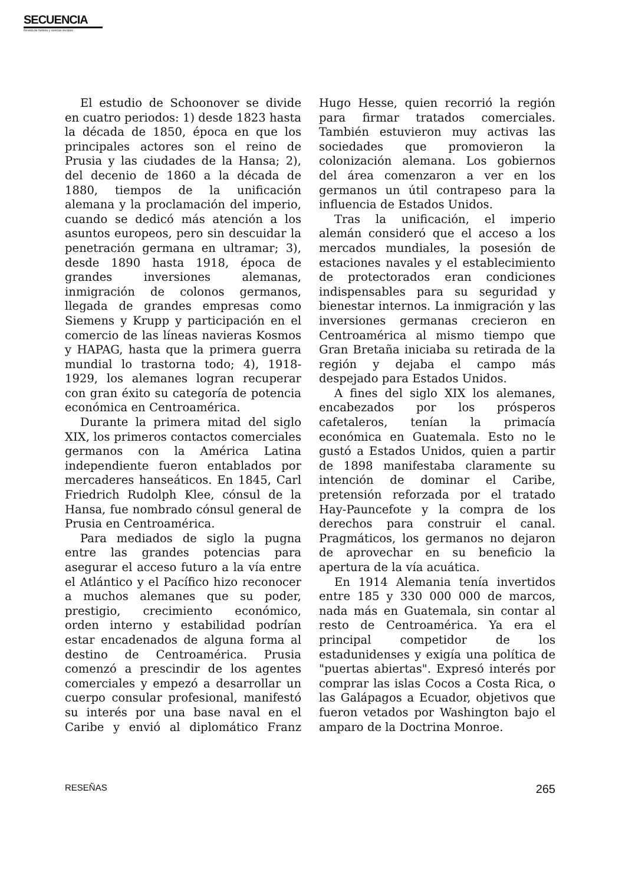SECUENCIA
Revista de historia y ciencias sociales
El estudio de Schoonover se divide en cuatro periodos: 1) desde 1823 hasta la década de 1850, época en que los principales actores son el reino de Prusia y las ciudades de la Hansa; 2), del decenio de 1860 a la década de 1880, tiempos de la unificación alemana y la proclamación del imperio, cuando se dedicó más atención a los asuntos europeos, pero sin descuidar la penetración germana en ultramar; 3), desde 1890 hasta 1918, época de grandes inversiones alemanas, inmigración de colonos germanos, llegada de grandes empresas como Siemens y Krupp y participación en el comercio de las líneas navieras Kosmos y HAPAG, hasta que la primera guerra mundial lo trastorna todo; 4), 1918-1929, los alemanes logran recuperar con gran éxito su categoría de potencia económica en Centroamérica.
Durante la primera mitad del siglo XIX, los primeros contactos comerciales germanos con la América Latina independiente fueron entablados por mercaderes hanseáticos. En 1845, Carl Friedrich Rudolph Klee, cónsul de la Hansa, fue nombrado cónsul general de Prusia en Centroamérica.
Para mediados de siglo la pugna entre las grandes potencias para asegurar el acceso futuro a la vía entre el Atlántico y el Pacífico hizo reconocer a muchos alemanes que su poder, prestigio, crecimiento económico, orden interno y estabilidad podrían estar encadenados de alguna forma al destino de Centroamérica. Prusia comenzó a prescindir de los agentes comerciales y empezó a desarrollar un cuerpo consular profesional, manifestó su interés por una base naval en el Caribe y envió al diplomático Franz Hugo Hesse, quien recorrió la región para firmar tratados comerciales. También estuvieron muy activas las sociedades que promovieron la colonización alemana. Los gobiernos del área comenzaron a ver en los germanos un útil contrapeso para la influencia de Estados Unidos.
Tras la unificación, el imperio alemán consideró que el acceso a los mercados mundiales, la posesión de estaciones navales y el establecimiento de protectorados eran condiciones indispensables para su seguridad y bienestar internos. La inmigración y las inversiones germanas crecieron en Centroamérica al mismo tiempo que Gran Bretaña iniciaba su retirada de la región y dejaba el campo más despejado para Estados Unidos.
A fines del siglo XIX los alemanes, encabezados por los prósperos cafetaleros, tenían la primacía económica en Guatemala. Esto no le gustó a Estados Unidos, quien a partir de 1898 manifestaba claramente su intención de dominar el Caribe, pretensión reforzada por el tratado Hay-Pauncefote y la compra de los derechos para construir el canal. Pragmáticos, los germanos no dejaron de aprovechar en su beneficio la apertura de la vía acuática.
En 1914 Alemania tenía invertidos entre 185 y 330 000 000 de marcos, nada más en Guatemala, sin contar al resto de Centroamérica. Ya era el principal competidor de los estadunidenses y exigía una política de "puertas abiertas". Expresó interés por comprar las islas Cocos a Costa Rica, o las Galápagos a Ecuador, objetivos que fueron vetados por Washington bajo el amparo de la Doctrina Monroe.
RESEÑAS 265